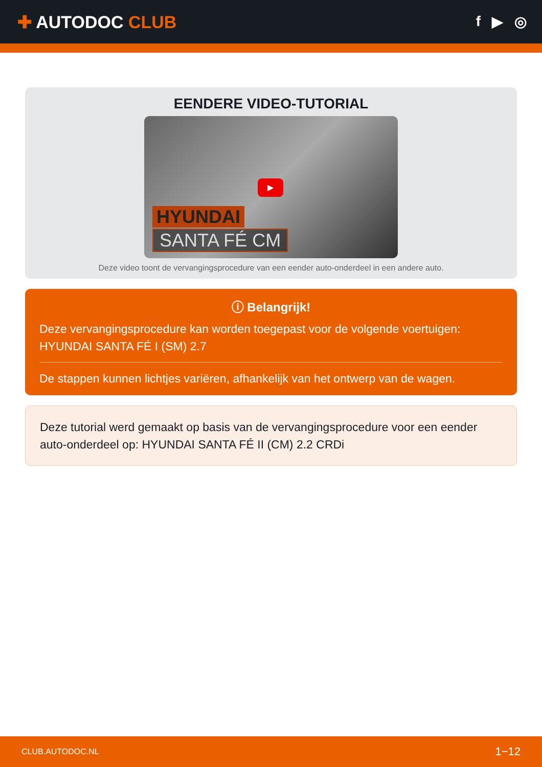✚ AUTODOC CLUB
f ▶ ◎
EENDERE VIDEO-TUTORIAL
▶
HYUNDAI
SANTA FÉ CM
Deze video toont de vervangingsprocedure van een eender auto-onderdeel in een andere auto.
ⓘ Belangrijk!
Deze vervangingsprocedure kan worden toegepast voor de volgende voertuigen: HYUNDAI SANTA FÉ I (SM) 2.7
De stappen kunnen lichtjes variëren, afhankelijk van het ontwerp van de wagen.
Deze tutorial werd gemaakt op basis van de vervangingsprocedure voor een eender auto-onderdeel op: HYUNDAI SANTA FÉ II (CM) 2.2 CRDi
CLUB.AUTODOC.NL 1−12